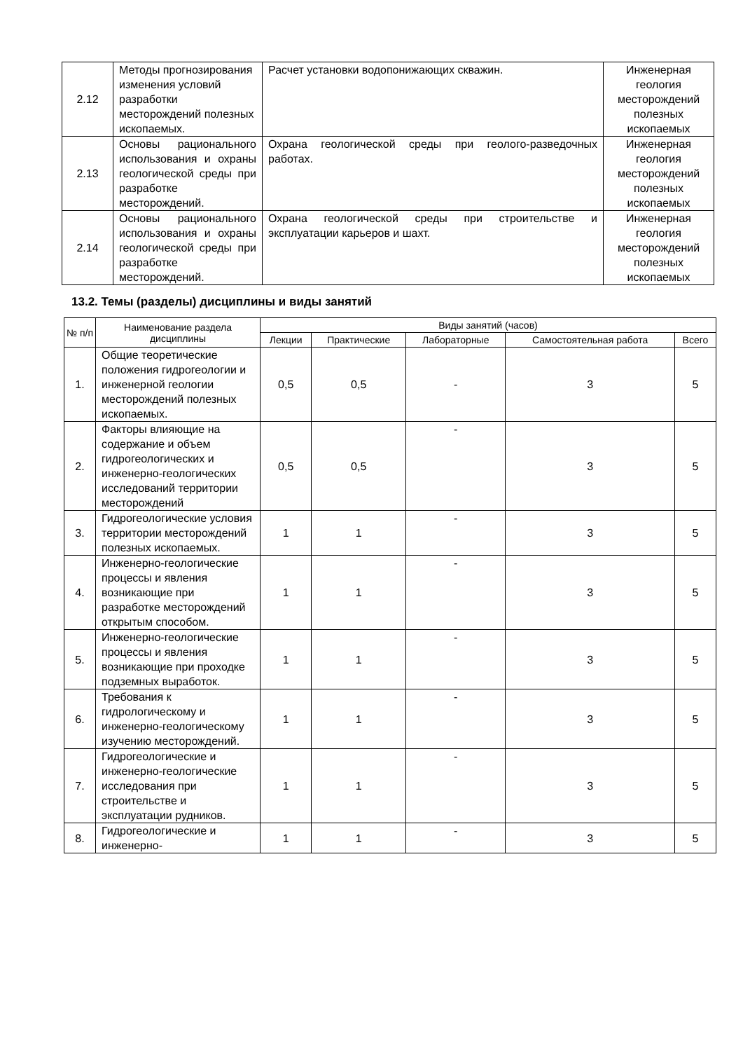| 2.12 | Методы прогнозирования изменения условий разработки месторождений полезных ископаемых. | Расчет установки водопонижающих скважин. | Инженерная геология месторождений полезных ископаемых |
| 2.13 | Основы рационального использования и охраны геологической среды при разработке месторождений. | Охрана геологической среды при геолого-разведочных работах. | Инженерная геология месторождений полезных ископаемых |
| 2.14 | Основы рационального использования и охраны геологической среды при разработке месторождений. | Охрана геологической среды при строительстве и эксплуатации карьеров и шахт. | Инженерная геология месторождений полезных ископаемых |
13.2. Темы (разделы) дисциплины и виды занятий
| № п/п | Наименование раздела дисциплины | Виды занятий (часов) | | | | |
| --- | --- | --- | --- | --- | --- | --- |
| | | Лекции | Практические | Лабораторные | Самостоятельная работа | Всего |
| 1. | Общие теоретические положения гидрогеологии и инженерной геологии месторождений полезных ископаемых. | 0,5 | 0,5 | - | 3 | 5 |
| 2. | Факторы влияющие на содержание и объем гидрогеологических и инженерно-геологических исследований территории месторождений | 0,5 | 0,5 | - | 3 | 5 |
| 3. | Гидрогеологические условия территории месторождений полезных ископаемых. | 1 | 1 | - | 3 | 5 |
| 4. | Инженерно-геологические процессы и явления возникающие при разработке месторождений открытым способом. | 1 | 1 | - | 3 | 5 |
| 5. | Инженерно-геологические процессы и явления возникающие при проходке подземных выработок. | 1 | 1 | - | 3 | 5 |
| 6. | Требования к гидрологическому и инженерно-геологическому изучению месторождений. | 1 | 1 | - | 3 | 5 |
| 7. | Гидрогеологические и инженерно-геологические исследования при строительстве и эксплуатации рудников. | 1 | 1 | - | 3 | 5 |
| 8. | Гидрогеологические и инженерно- | 1 | 1 | - | 3 | 5 |